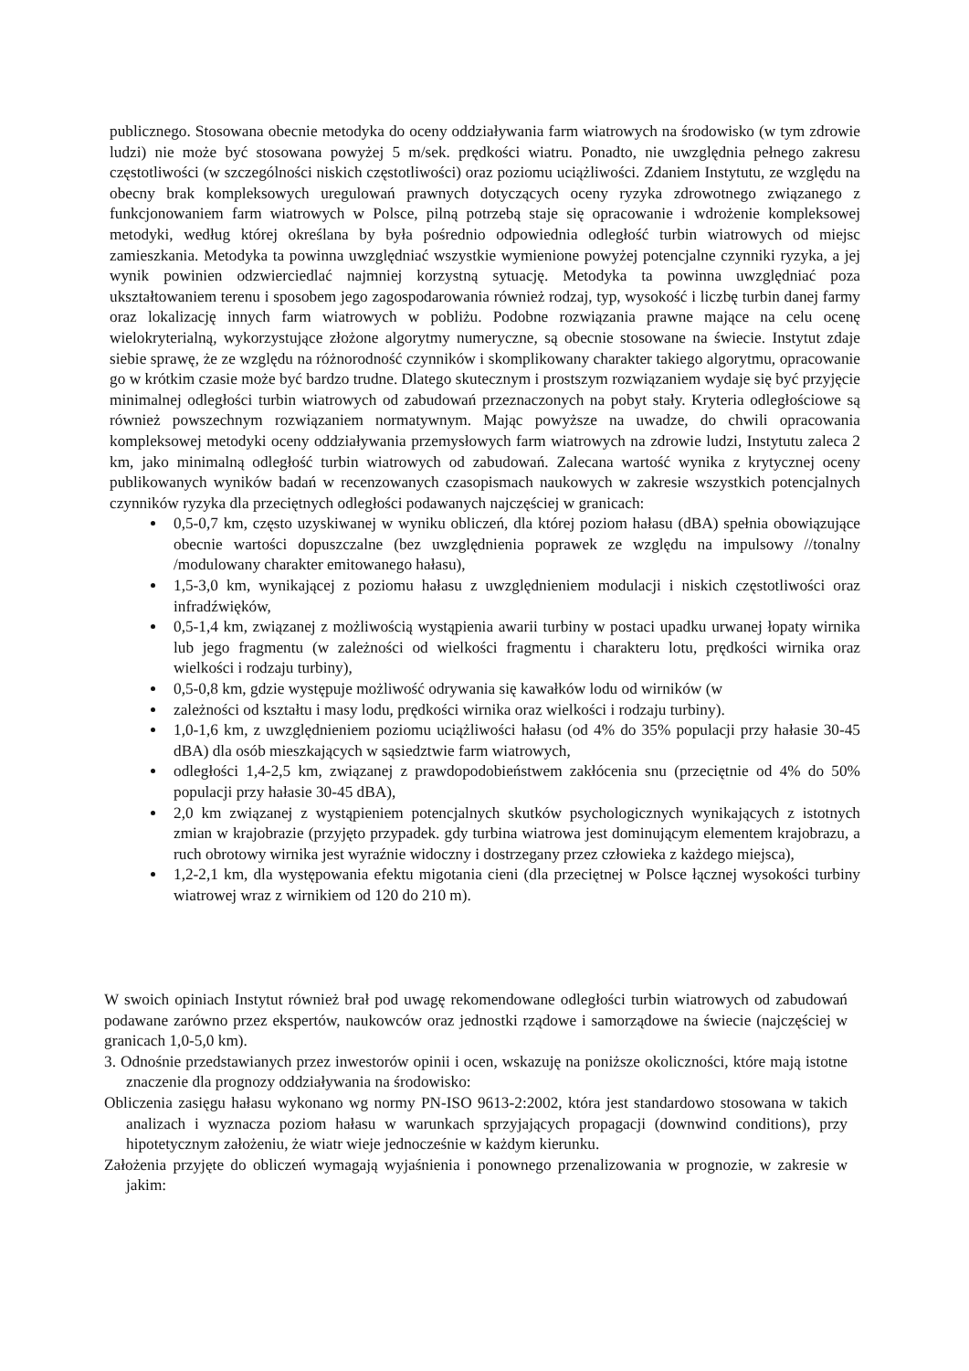publicznego. Stosowana obecnie metodyka do oceny oddziaływania farm wiatrowych na środowisko (w tym zdrowie ludzi) nie może być stosowana powyżej 5 m/sek. prędkości wiatru. Ponadto, nie uwzględnia pełnego zakresu częstotliwości (w szczególności niskich częstotliwości) oraz poziomu uciążliwości. Zdaniem Instytutu, ze względu na obecny brak kompleksowych uregulowań prawnych dotyczących oceny ryzyka zdrowotnego związanego z funkcjonowaniem farm wiatrowych w Polsce, pilną potrzebą staje się opracowanie i wdrożenie kompleksowej metodyki, według której określana by była pośrednio odpowiednia odległość turbin wiatrowych od miejsc zamieszkania. Metodyka ta powinna uwzględniać wszystkie wymienione powyżej potencjalne czynniki ryzyka, a jej wynik powinien odzwierciedlać najmniej korzystną sytuację. Metodyka ta powinna uwzględniać poza ukształtowaniem terenu i sposobem jego zagospodarowania również rodzaj, typ, wysokość i liczbę turbin danej farmy oraz lokalizację innych farm wiatrowych w pobliżu. Podobne rozwiązania prawne mające na celu ocenę wielokryterialną, wykorzystujące złożone algorytmy numeryczne, są obecnie stosowane na świecie. Instytut zdaje siebie sprawę, że ze względu na różnorodność czynników i skomplikowany charakter takiego algorytmu, opracowanie go w krótkim czasie może być bardzo trudne. Dlatego skutecznym i prostszym rozwiązaniem wydaje się być przyjęcie minimalnej odległości turbin wiatrowych od zabudowań przeznaczonych na pobyt stały. Kryteria odległościowe są również powszechnym rozwiązaniem normatywnym. Mając powyższe na uwadze, do chwili opracowania kompleksowej metodyki oceny oddziaływania przemysłowych farm wiatrowych na zdrowie ludzi, Instytutu zaleca 2 km, jako minimalną odległość turbin wiatrowych od zabudowań. Zalecana wartość wynika z krytycznej oceny publikowanych wyników badań w recenzowanych czasopismach naukowych w zakresie wszystkich potencjalnych czynników ryzyka dla przeciętnych odległości podawanych najczęściej w granicach:
0,5-0,7 km, często uzyskiwanej w wyniku obliczeń, dla której poziom hałasu (dBA) spełnia obowiązujące obecnie wartości dopuszczalne (bez uwzględnienia poprawek ze względu na impulsowy //tonalny /modulowany charakter emitowanego hałasu),
1,5-3,0 km, wynikającej z poziomu hałasu z uwzględnieniem modulacji i niskich częstotliwości oraz infradźwięków,
0,5-1,4 km, związanej z możliwością wystąpienia awarii turbiny w postaci upadku urwanej łopaty wirnika lub jego fragmentu (w zależności od wielkości fragmentu i charakteru lotu, prędkości wirnika oraz wielkości i rodzaju turbiny),
0,5-0,8 km, gdzie występuje możliwość odrywania się kawałków lodu od wirników (w
zależności od kształtu i masy lodu, prędkości wirnika oraz wielkości i rodzaju turbiny).
1,0-1,6 km, z uwzględnieniem poziomu uciążliwości hałasu (od 4% do 35% populacji przy hałasie 30-45 dBA) dla osób mieszkających w sąsiedztwie farm wiatrowych,
odległości 1,4-2,5 km, związanej z prawdopodobieństwem zakłócenia snu (przeciętnie od 4% do 50% populacji przy hałasie 30-45 dBA),
2,0 km związanej z wystąpieniem potencjalnych skutków psychologicznych wynikających z istotnych zmian w krajobrazie (przyjęto przypadek. gdy turbina wiatrowa jest dominującym elementem krajobrazu, a ruch obrotowy wirnika jest wyraźnie widoczny i dostrzegany przez człowieka z każdego miejsca),
1,2-2,1 km, dla występowania efektu migotania cieni (dla przeciętnej w Polsce łącznej wysokości turbiny wiatrowej wraz z wirnikiem od 120 do 210 m).
W swoich opiniach Instytut również brał pod uwagę rekomendowane odległości turbin wiatrowych od zabudowań podawane zarówno przez ekspertów, naukowców oraz jednostki rządowe i samorządowe na świecie (najczęściej w granicach 1,0-5,0 km).
3. Odnośnie przedstawianych przez inwestorów opinii i ocen, wskazuję na poniższe okoliczności, które mają istotne znaczenie dla prognozy oddziaływania na środowisko:
Obliczenia zasięgu hałasu wykonano wg normy PN-ISO 9613-2:2002, która jest standardowo stosowana w takich analizach i wyznacza poziom hałasu w warunkach sprzyjających propagacji (downwind conditions), przy hipotetycznym założeniu, że wiatr wieje jednocześnie w każdym kierunku.
Założenia przyjęte do obliczeń wymagają wyjaśnienia i ponownego przenalizowania w prognozie, w zakresie w jakim: